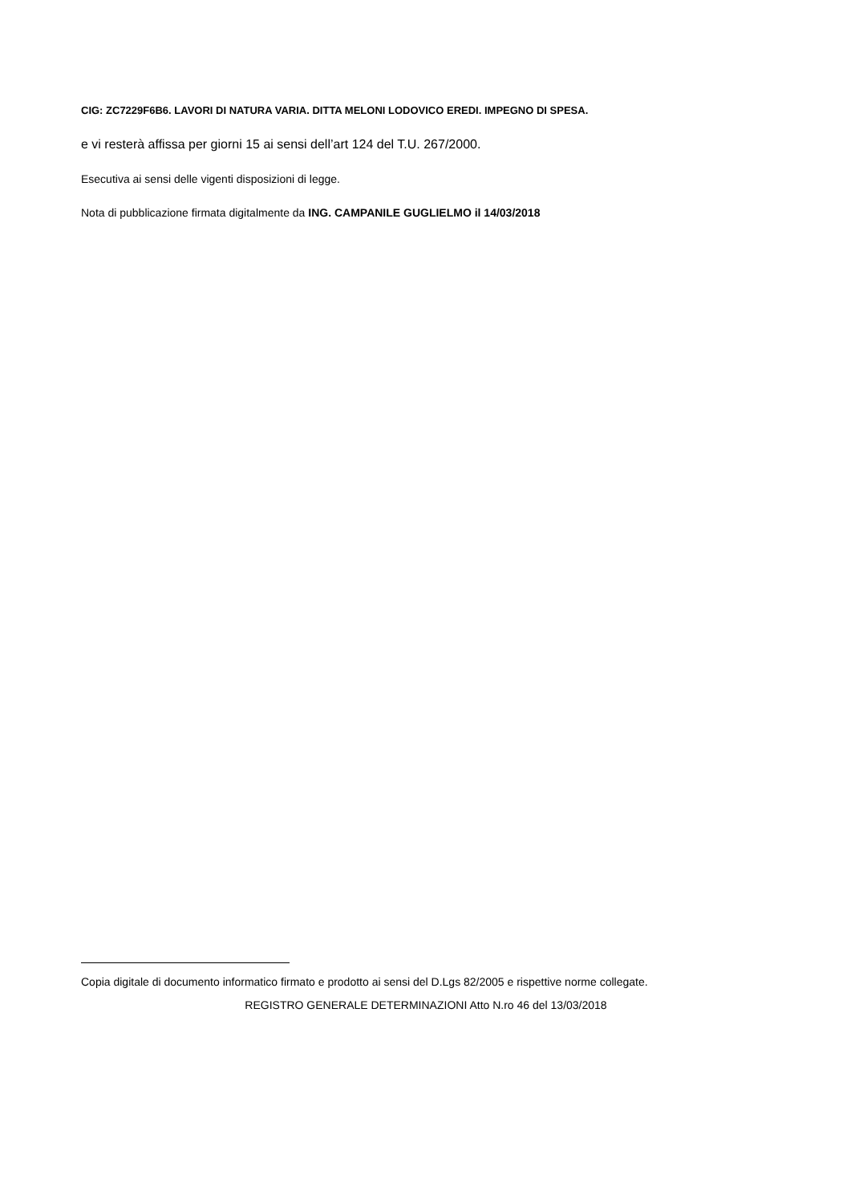CIG: ZC7229F6B6. LAVORI DI NATURA VARIA. DITTA MELONI LODOVICO EREDI. IMPEGNO DI SPESA.
e vi resterà affissa per giorni 15 ai sensi dell’art 124 del T.U. 267/2000.
Esecutiva ai sensi delle vigenti disposizioni di legge.
Nota di pubblicazione firmata digitalmente da ING. CAMPANILE GUGLIELMO il 14/03/2018
Copia digitale di documento informatico firmato e prodotto ai sensi del D.Lgs 82/2005 e rispettive norme collegate.
REGISTRO GENERALE DETERMINAZIONI Atto N.ro 46 del 13/03/2018